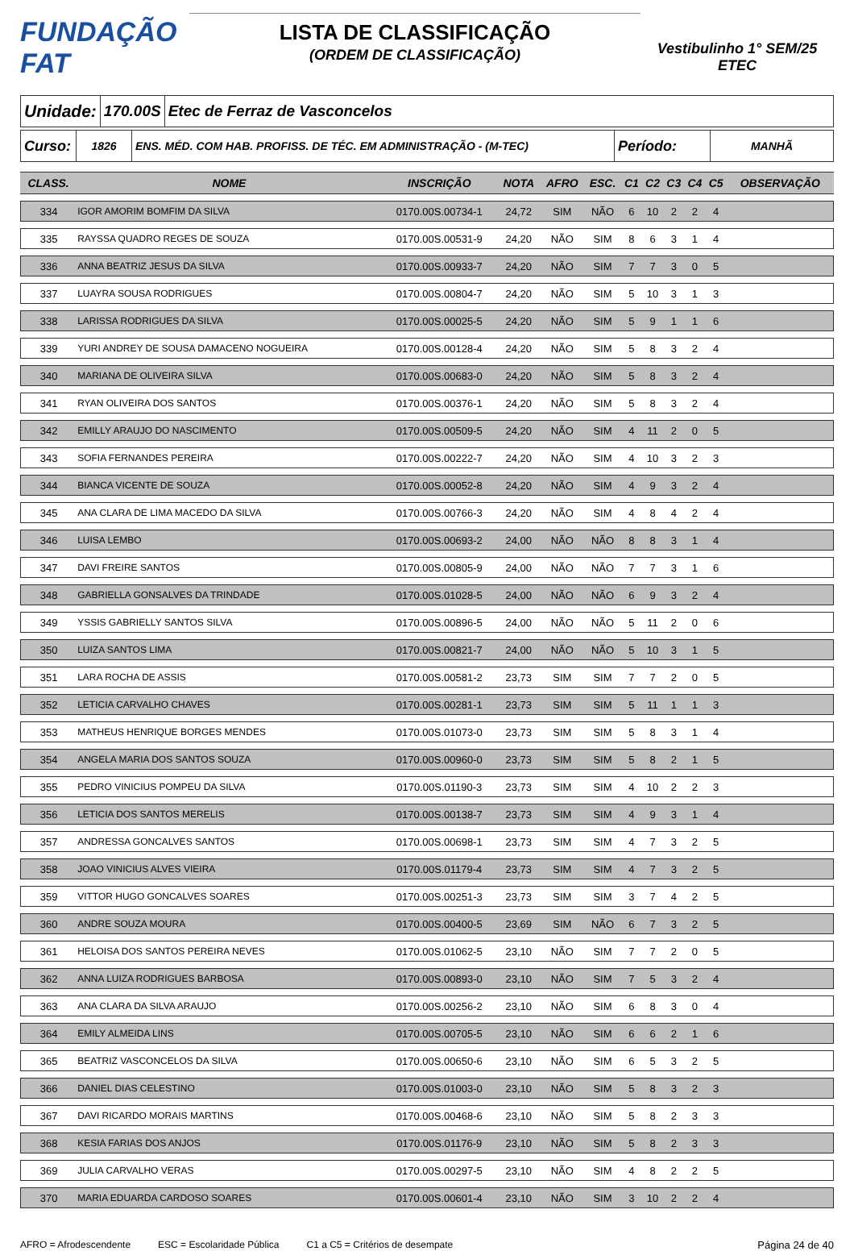FUNDAÇÃO FAT
LISTA DE CLASSIFICAÇÃO
(ORDEM DE CLASSIFICAÇÃO)
Vestibulinho 1° SEM/25
ETEC
Unidade: 170.00S Etec de Ferraz de Vasconcelos
Curso:
1826 ENS. MÉD. COM HAB. PROFISS. DE TÉC. EM ADMINISTRAÇÃO - (M-TEC)
Período:
MANHÃ
| CLASS. | NOME | INSCRIÇÃO | NOTA | AFRO | ESC. | C1 | C2 | C3 | C4 | C5 | OBSERVAÇÃO |
| --- | --- | --- | --- | --- | --- | --- | --- | --- | --- | --- | --- |
| 334 | IGOR AMORIM BOMFIM DA SILVA | 0170.00S.00734-1 | 24,72 | SIM | NÃO | 6 | 10 | 2 | 2 | 4 | |
| 335 | RAYSSA QUADRO REGES DE SOUZA | 0170.00S.00531-9 | 24,20 | NÃO | SIM | 8 | 6 | 3 | 1 | 4 | |
| 336 | ANNA BEATRIZ JESUS DA SILVA | 0170.00S.00933-7 | 24,20 | NÃO | SIM | 7 | 7 | 3 | 0 | 5 | |
| 337 | LUAYRA SOUSA RODRIGUES | 0170.00S.00804-7 | 24,20 | NÃO | SIM | 5 | 10 | 3 | 1 | 3 | |
| 338 | LARISSA RODRIGUES DA SILVA | 0170.00S.00025-5 | 24,20 | NÃO | SIM | 5 | 9 | 1 | 1 | 6 | |
| 339 | YURI ANDREY DE SOUSA DAMACENO NOGUEIRA | 0170.00S.00128-4 | 24,20 | NÃO | SIM | 5 | 8 | 3 | 2 | 4 | |
| 340 | MARIANA DE OLIVEIRA SILVA | 0170.00S.00683-0 | 24,20 | NÃO | SIM | 5 | 8 | 3 | 2 | 4 | |
| 341 | RYAN OLIVEIRA DOS SANTOS | 0170.00S.00376-1 | 24,20 | NÃO | SIM | 5 | 8 | 3 | 2 | 4 | |
| 342 | EMILLY ARAUJO DO NASCIMENTO | 0170.00S.00509-5 | 24,20 | NÃO | SIM | 4 | 11 | 2 | 0 | 5 | |
| 343 | SOFIA FERNANDES PEREIRA | 0170.00S.00222-7 | 24,20 | NÃO | SIM | 4 | 10 | 3 | 2 | 3 | |
| 344 | BIANCA VICENTE DE SOUZA | 0170.00S.00052-8 | 24,20 | NÃO | SIM | 4 | 9 | 3 | 2 | 4 | |
| 345 | ANA CLARA DE LIMA MACEDO DA SILVA | 0170.00S.00766-3 | 24,20 | NÃO | SIM | 4 | 8 | 4 | 2 | 4 | |
| 346 | LUISA LEMBO | 0170.00S.00693-2 | 24,00 | NÃO | NÃO | 8 | 8 | 3 | 1 | 4 | |
| 347 | DAVI FREIRE SANTOS | 0170.00S.00805-9 | 24,00 | NÃO | NÃO | 7 | 7 | 3 | 1 | 6 | |
| 348 | GABRIELLA GONSALVES DA TRINDADE | 0170.00S.01028-5 | 24,00 | NÃO | NÃO | 6 | 9 | 3 | 2 | 4 | |
| 349 | YSSIS GABRIELLY SANTOS SILVA | 0170.00S.00896-5 | 24,00 | NÃO | NÃO | 5 | 11 | 2 | 0 | 6 | |
| 350 | LUIZA SANTOS LIMA | 0170.00S.00821-7 | 24,00 | NÃO | NÃO | 5 | 10 | 3 | 1 | 5 | |
| 351 | LARA ROCHA DE ASSIS | 0170.00S.00581-2 | 23,73 | SIM | SIM | 7 | 7 | 2 | 0 | 5 | |
| 352 | LETICIA CARVALHO CHAVES | 0170.00S.00281-1 | 23,73 | SIM | SIM | 5 | 11 | 1 | 1 | 3 | |
| 353 | MATHEUS HENRIQUE BORGES MENDES | 0170.00S.01073-0 | 23,73 | SIM | SIM | 5 | 8 | 3 | 1 | 4 | |
| 354 | ANGELA MARIA DOS SANTOS SOUZA | 0170.00S.00960-0 | 23,73 | SIM | SIM | 5 | 8 | 2 | 1 | 5 | |
| 355 | PEDRO VINICIUS POMPEU DA SILVA | 0170.00S.01190-3 | 23,73 | SIM | SIM | 4 | 10 | 2 | 2 | 3 | |
| 356 | LETICIA DOS SANTOS MERELIS | 0170.00S.00138-7 | 23,73 | SIM | SIM | 4 | 9 | 3 | 1 | 4 | |
| 357 | ANDRESSA GONCALVES SANTOS | 0170.00S.00698-1 | 23,73 | SIM | SIM | 4 | 7 | 3 | 2 | 5 | |
| 358 | JOAO VINICIUS ALVES VIEIRA | 0170.00S.01179-4 | 23,73 | SIM | SIM | 4 | 7 | 3 | 2 | 5 | |
| 359 | VITTOR HUGO GONCALVES SOARES | 0170.00S.00251-3 | 23,73 | SIM | SIM | 3 | 7 | 4 | 2 | 5 | |
| 360 | ANDRE SOUZA MOURA | 0170.00S.00400-5 | 23,69 | SIM | NÃO | 6 | 7 | 3 | 2 | 5 | |
| 361 | HELOISA DOS SANTOS PEREIRA NEVES | 0170.00S.01062-5 | 23,10 | NÃO | SIM | 7 | 7 | 2 | 0 | 5 | |
| 362 | ANNA LUIZA RODRIGUES BARBOSA | 0170.00S.00893-0 | 23,10 | NÃO | SIM | 7 | 5 | 3 | 2 | 4 | |
| 363 | ANA CLARA DA SILVA ARAUJO | 0170.00S.00256-2 | 23,10 | NÃO | SIM | 6 | 8 | 3 | 0 | 4 | |
| 364 | EMILY ALMEIDA LINS | 0170.00S.00705-5 | 23,10 | NÃO | SIM | 6 | 6 | 2 | 1 | 6 | |
| 365 | BEATRIZ VASCONCELOS DA SILVA | 0170.00S.00650-6 | 23,10 | NÃO | SIM | 6 | 5 | 3 | 2 | 5 | |
| 366 | DANIEL DIAS CELESTINO | 0170.00S.01003-0 | 23,10 | NÃO | SIM | 5 | 8 | 3 | 2 | 3 | |
| 367 | DAVI RICARDO MORAIS MARTINS | 0170.00S.00468-6 | 23,10 | NÃO | SIM | 5 | 8 | 2 | 3 | 3 | |
| 368 | KESIA FARIAS DOS ANJOS | 0170.00S.01176-9 | 23,10 | NÃO | SIM | 5 | 8 | 2 | 3 | 3 | |
| 369 | JULIA CARVALHO VERAS | 0170.00S.00297-5 | 23,10 | NÃO | SIM | 4 | 8 | 2 | 2 | 5 | |
| 370 | MARIA EDUARDA CARDOSO SOARES | 0170.00S.00601-4 | 23,10 | NÃO | SIM | 3 | 10 | 2 | 2 | 4 | |
AFRO = Afrodescendente ESC = Escolaridade Pública C1 a C5 = Critérios de desempate Página 24 de 40